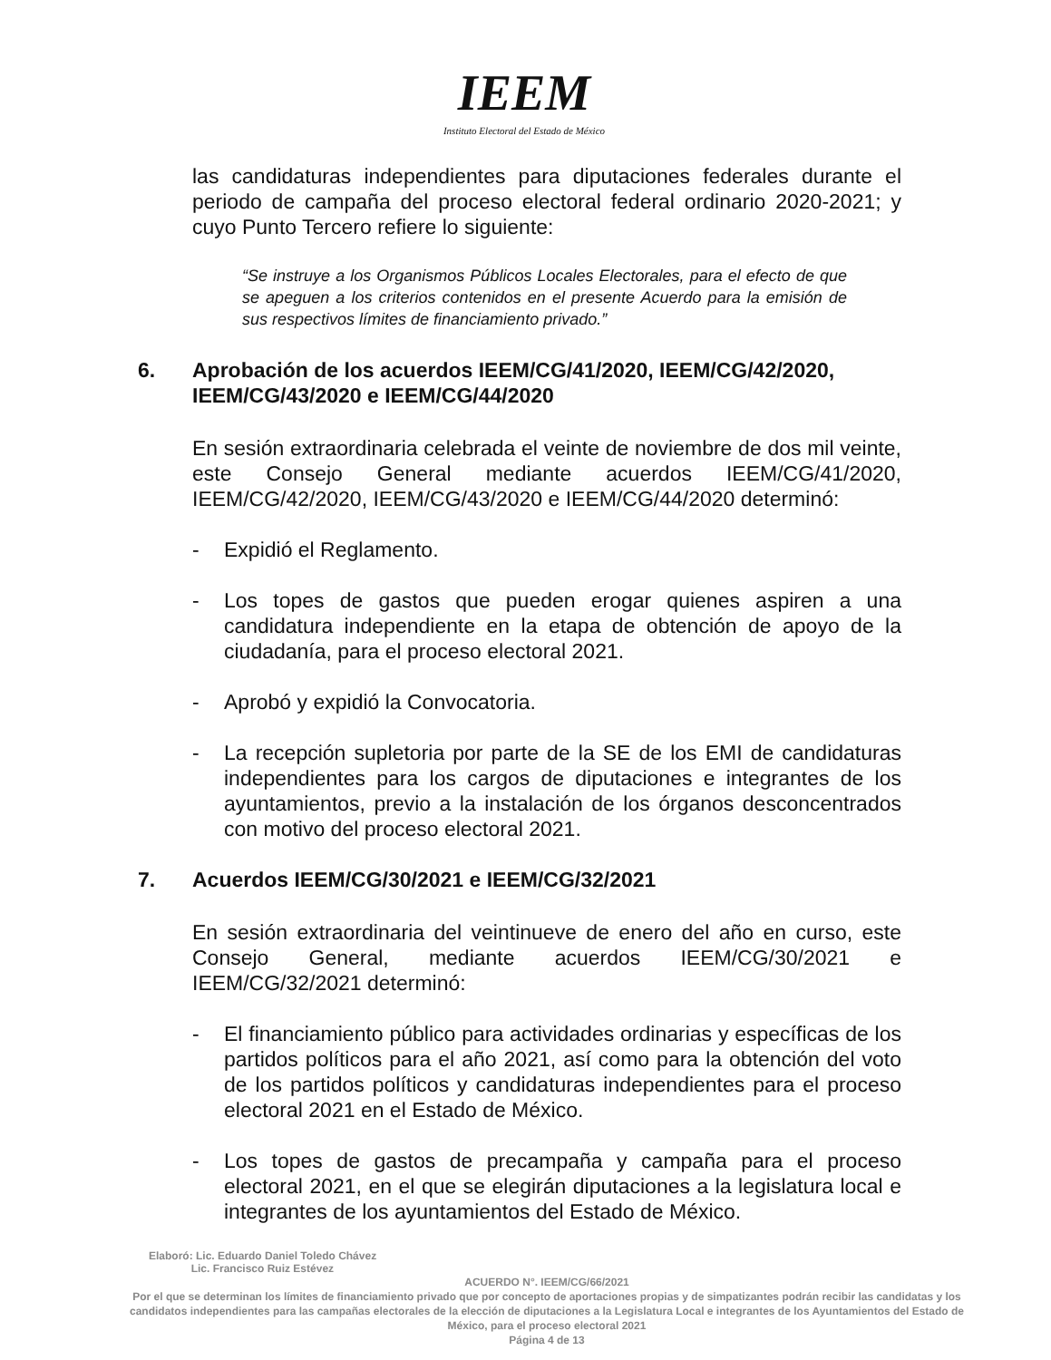IEEM
Instituto Electoral del Estado de México
las candidaturas independientes para diputaciones federales durante el periodo de campaña del proceso electoral federal ordinario 2020-2021; y cuyo Punto Tercero refiere lo siguiente:
“Se instruye a los Organismos Públicos Locales Electorales, para el efecto de que se apeguen a los criterios contenidos en el presente Acuerdo para la emisión de sus respectivos límites de financiamiento privado.”
6. Aprobación de los acuerdos IEEM/CG/41/2020, IEEM/CG/42/2020, IEEM/CG/43/2020 e IEEM/CG/44/2020
En sesión extraordinaria celebrada el veinte de noviembre de dos mil veinte, este Consejo General mediante acuerdos IEEM/CG/41/2020, IEEM/CG/42/2020, IEEM/CG/43/2020 e IEEM/CG/44/2020 determinó:
- Expidió el Reglamento.
- Los topes de gastos que pueden erogar quienes aspiren a una candidatura independiente en la etapa de obtención de apoyo de la ciudadanía, para el proceso electoral 2021.
- Aprobó y expidió la Convocatoria.
- La recepción supletoria por parte de la SE de los EMI de candidaturas independientes para los cargos de diputaciones e integrantes de los ayuntamientos, previo a la instalación de los órganos desconcentrados con motivo del proceso electoral 2021.
7. Acuerdos IEEM/CG/30/2021 e IEEM/CG/32/2021
En sesión extraordinaria del veintinueve de enero del año en curso, este Consejo General, mediante acuerdos IEEM/CG/30/2021 e IEEM/CG/32/2021 determinó:
- El financiamiento público para actividades ordinarias y específicas de los partidos políticos para el año 2021, así como para la obtención del voto de los partidos políticos y candidaturas independientes para el proceso electoral 2021 en el Estado de México.
- Los topes de gastos de precampaña y campaña para el proceso electoral 2021, en el que se elegirán diputaciones a la legislatura local e integrantes de los ayuntamientos del Estado de México.
Elaboró: Lic. Eduardo Daniel Toledo Chávez
Lic. Francisco Ruiz Estévez
ACUERDO N°. IEEM/CG/66/2021
Por el que se determinan los límites de financiamiento privado que por concepto de aportaciones propias y de simpatizantes podrán recibir las candidatas y los candidatos independientes para las campañas electorales de la elección de diputaciones a la Legislatura Local e integrantes de los Ayuntamientos del Estado de México, para el proceso electoral 2021
Página 4 de 13